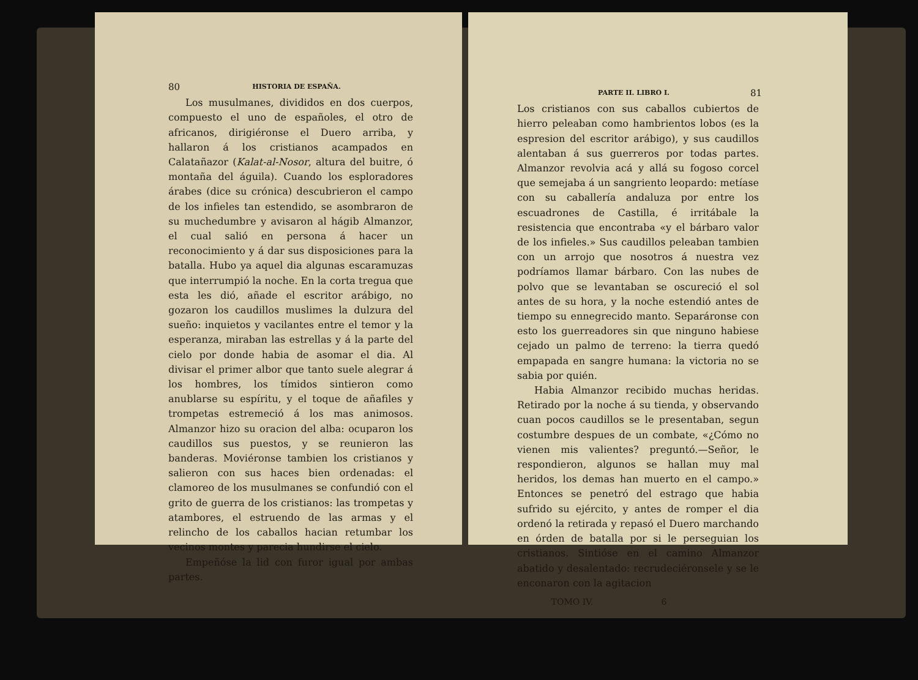80 HISTORIA DE ESPAÑA.
Los musulmanes, divididos en dos cuerpos, compuesto el uno de españoles, el otro de africanos, dirigiéronse el Duero arriba, y hallaron á los cristianos acampados en Calatañazor (Kalat-al-Nosor, altura del buitre, ó montaña del águila). Cuando los esploradores árabes (dice su crónica) descubrieron el campo de los infieles tan estendido, se asombraron de su muchedumbre y avisaron al hágib Almanzor, el cual salió en persona á hacer un reconocimiento y á dar sus disposiciones para la batalla. Hubo ya aquel dia algunas escaramuzas que interrumpió la noche. En la corta tregua que esta les dió, añade el escritor arábigo, no gozaron los caudillos muslimes la dulzura del sueño: inquietos y vacilantes entre el temor y la esperanza, miraban las estrellas y á la parte del cielo por donde habia de asomar el dia. Al divisar el primer albor que tanto suele alegrar á los hombres, los tímidos sintieron como anublarse su espíritu, y el toque de añafiles y trompetas estremeció á los mas animosos. Almanzor hizo su oracion del alba: ocuparon los caudillos sus puestos, y se reunieron las banderas. Moviéronse tambien los cristianos y salieron con sus haces bien ordenadas: el clamoreo de los musulmanes se confundió con el grito de guerra de los cristianos: las trompetas y atambores, el estruendo de las armas y el relincho de los caballos hacian retumbar los vecinos montes y parecia hundirse el cielo.
Empeñóse la lid con furor igual por ambas partes.
PARTE II. LIBRO I. 81
Los cristianos con sus caballos cubiertos de hierro peleaban como hambrientos lobos (es la espresion del escritor arábigo), y sus caudillos alentaban á sus guerreros por todas partes. Almanzor revolvia acá y allá su fogoso corcel que semejaba á un sangriento leopardo: metíase con su caballería andaluza por entre los escuadrones de Castilla, é irritábale la resistencia que encontraba «y el bárbaro valor de los infieles.» Sus caudillos peleaban tambien con un arrojo que nosotros á nuestra vez podríamos llamar bárbaro. Con las nubes de polvo que se levantaban se oscureció el sol antes de su hora, y la noche estendió antes de tiempo su ennegrecido manto. Separáronse con esto los guerreadores sin que ninguno habiese cejado un palmo de terreno: la tierra quedó empapada en sangre humana: la victoria no se sabia por quién.
Habia Almanzor recibido muchas heridas. Retirado por la noche á su tienda, y observando cuan pocos caudillos se le presentaban, segun costumbre despues de un combate, «¿Cómo no vienen mis valientes? preguntó.—Señor, le respondieron, algunos se hallan muy mal heridos, los demas han muerto en el campo.» Entonces se penetró del estrago que habia sufrido su ejército, y antes de romper el dia ordenó la retirada y repasó el Duero marchando en órden de batalla por si le perseguian los cristianos. Sintióse en el camino Almanzor abatido y desalentado: recrudeciéronsele y se le enconaron con la agitacion
TOMO IV. 6